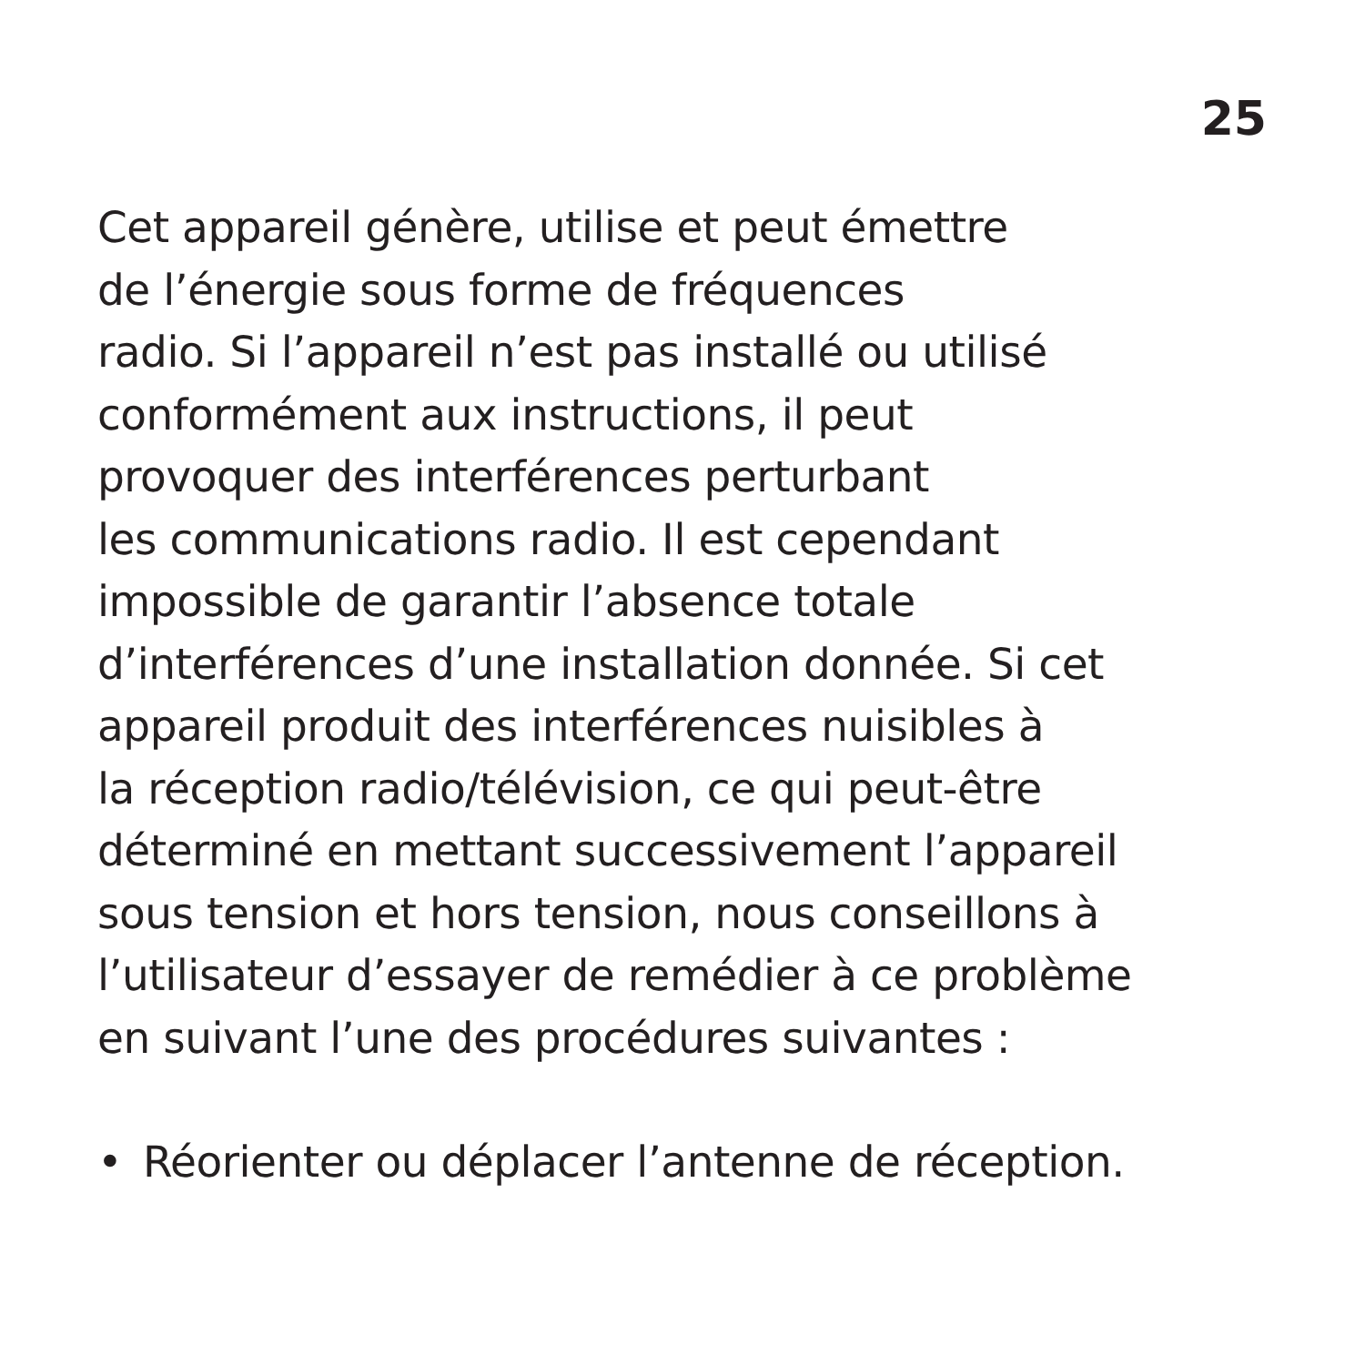25
Cet appareil génère, utilise et peut émettre
de l’énergie sous forme de fréquences
radio. Si l’appareil n’est pas installé ou utilisé
conformément aux instructions, il peut
provoquer des interférences perturbant
les communications radio. Il est cependant
impossible de garantir l’absence totale
d’interférences d’une installation donnée. Si cet
appareil produit des interférences nuisibles à
la réception radio/télévision, ce qui peut-être
déterminé en mettant successivement l’appareil
sous tension et hors tension, nous conseillons à
l’utilisateur d’essayer de remédier à ce problème
en suivant l’une des procédures suivantes :
• Réorienter ou déplacer l’antenne de réception.